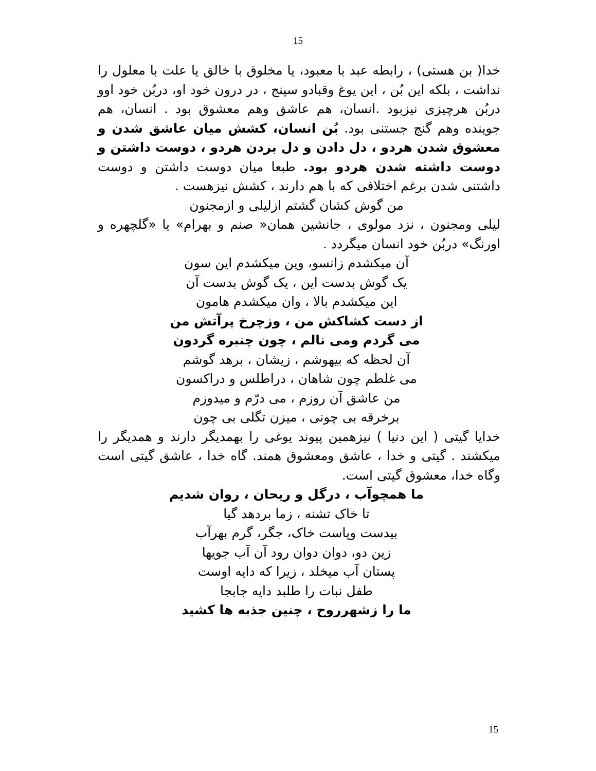15
خدا( بن هستی) ، رابطه عبد با معبود، یا مخلوق با خالق یا علت با معلول را نداشت ، بلکه این بُن ، این یوغ وقبادو سپنج ، در درون خود او، دربُن خود اوو دربُن هرچیزی نیزبود .انسان، هم عاشق وهم معشوق بود . انسان، هم جوینده وهم گنج جستنی بود. بُن انسان، کشش میان عاشق شدن و معشوق شدن هردو ، دل دادن و دل بردن هردو ، دوست داشتن و دوست داشته شدن هردو بود. طبعا میان دوست داشتن و دوست داشتنی شدن برغم اختلافی که با هم دارند ، کشش نیزهست .
من گوش کشان گشتم ازلیلی و ازمجنون
لیلی ومجنون ، نزد مولوی ، جانشین همان« صنم و بهرام» یا «گلچهره و اورنگ» دربُن خود انسان میگردد .
آن میکشدم زانسو، وین میکشدم این سون
یک گوش بدست این ، یک گوش بدست آن
این میکشدم بالا ، وان میکشدم هامون
از دست کشاکش من ، وزچرخ پرآتش من
می گردم ومی نالم ، چون چنبره گردون
آن لحظه که بیهوشم ، زیشان ، برهد گوشم
می غلطم چون شاهان ، دراطلس و دراکسون
من عاشق آن روزم ، می درّم و میدوزم
برخرقه بی چونی ، میزن تگلی بی چون
خدایا گیتی ( این دنیا ) نیزهمین پیوند یوغی را بهمدیگر دارند و همدیگر را میکشند . گیتی و خدا ، عاشق ومعشوق همند. گاه خدا ، عاشق گیتی است وگاه خدا، معشوق گیتی است.
ما همچوآب ، درگل و ریحان ، روان شدیم
تا خاک تشنه ، زما بردهد گیا
بیدست وپاست خاک، جگر، گرم بهرآب
زین دو، دوان دوان رود آن آب جویها
پستان آب میخلد ، زیرا که دایه اوست
طفل نبات را طلبد دایه جابجا
ما را زشهرروح ، چنین جذبه ها کشید
15